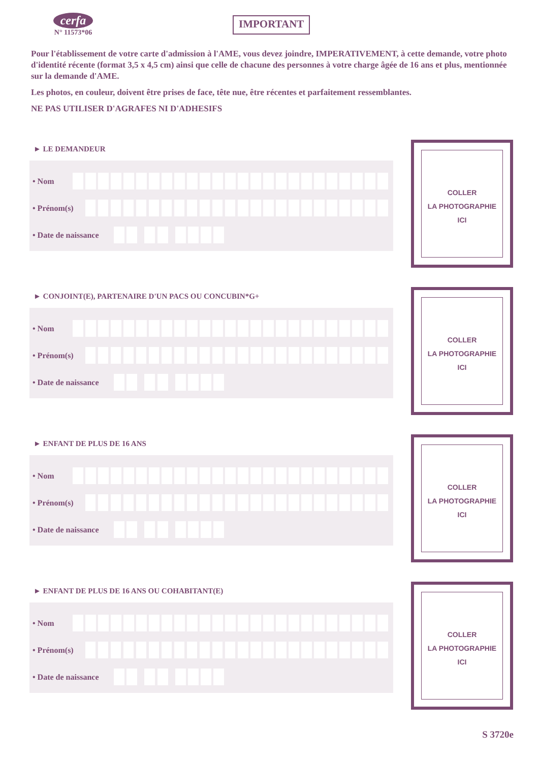cerfa
N° 11573*06
IMPORTANT
Pour l'établissement de votre carte d'admission à l'AME, vous devez joindre, IMPERATIVEMENT, à cette demande, votre photo d'identité récente (format 3,5 x 4,5 cm) ainsi que celle de chacune des personnes à votre charge âgée de 16 ans et plus, mentionnée sur la demande d'AME.
Les photos, en couleur, doivent être prises de face, tête nue, être récentes et parfaitement ressemblantes.
NE PAS UTILISER D'AGRAFES NI D'ADHESIFS
► LE DEMANDEUR
• Nom
• Prénom(s)
• Date de naissance
COLLER
LA PHOTOGRAPHIE
ICI
► CONJOINT(E), PARTENAIRE D'UN PACS OU CONCUBIN*G+
• Nom
• Prénom(s)
• Date de naissance
COLLER
LA PHOTOGRAPHIE
ICI
► ENFANT DE PLUS DE 16 ANS
• Nom
• Prénom(s)
• Date de naissance
COLLER
LA PHOTOGRAPHIE
ICI
► ENFANT DE PLUS DE 16 ANS OU COHABITANT(E)
• Nom
• Prénom(s)
• Date de naissance
COLLER
LA PHOTOGRAPHIE
ICI
S 3720e